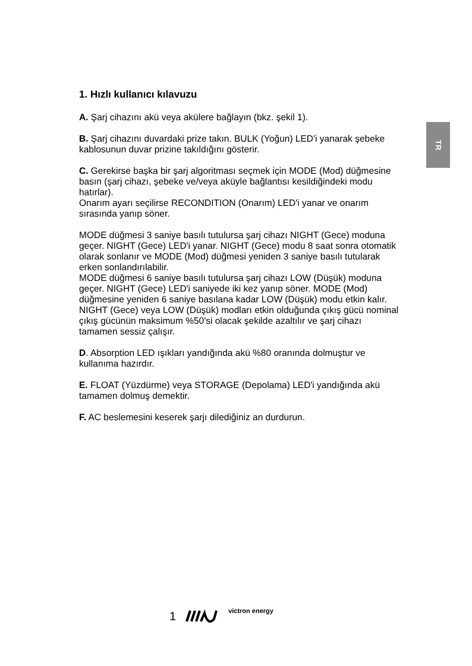TR
1. Hızlı kullanıcı kılavuzu
A. Şarj cihazını akü veya akülere bağlayın (bkz. şekil 1).
B. Şarj cihazını duvardaki prize takın. BULK (Yoğun) LED'i yanarak şebeke kablosunun duvar prizine takıldığını gösterir.
C. Gerekirse başka bir şarj algoritması seçmek için MODE (Mod) düğmesine basın (şarj cihazı, şebeke ve/veya aküyle bağlantısı kesildiğindeki modu hatırlar).
Onarım ayarı seçilirse RECONDITION (Onarım) LED'i yanar ve onarım sırasında yanıp söner.
MODE düğmesi 3 saniye basılı tutulursa şarj cihazı NIGHT (Gece) moduna geçer. NIGHT (Gece) LED'i yanar. NIGHT (Gece) modu 8 saat sonra otomatik olarak sonlanır ve MODE (Mod) düğmesi yeniden 3 saniye basılı tutularak erken sonlandırılabilir.
MODE düğmesi 6 saniye basılı tutulursa şarj cihazı LOW (Düşük) moduna geçer. NIGHT (Gece) LED'i saniyede iki kez yanıp söner. MODE (Mod) düğmesine yeniden 6 saniye basılana kadar LOW (Düşük) modu etkin kalır.
NIGHT (Gece) veya LOW (Düşük) modları etkin olduğunda çıkış gücü nominal çıkış gücünün maksimum %50'si olacak şekilde azaltılır ve şarj cihazı tamamen sessiz çalışır.
D. Absorption LED ışıkları yandığında akü %80 oranında dolmuştur ve kullanıma hazırdır.
E. FLOAT (Yüzdürme) veya STORAGE (Depolama) LED'i yandığında akü tamamen dolmuş demektir.
F. AC beslemesini keserek şarjı dilediğiniz an durdurun.
1 victron energy